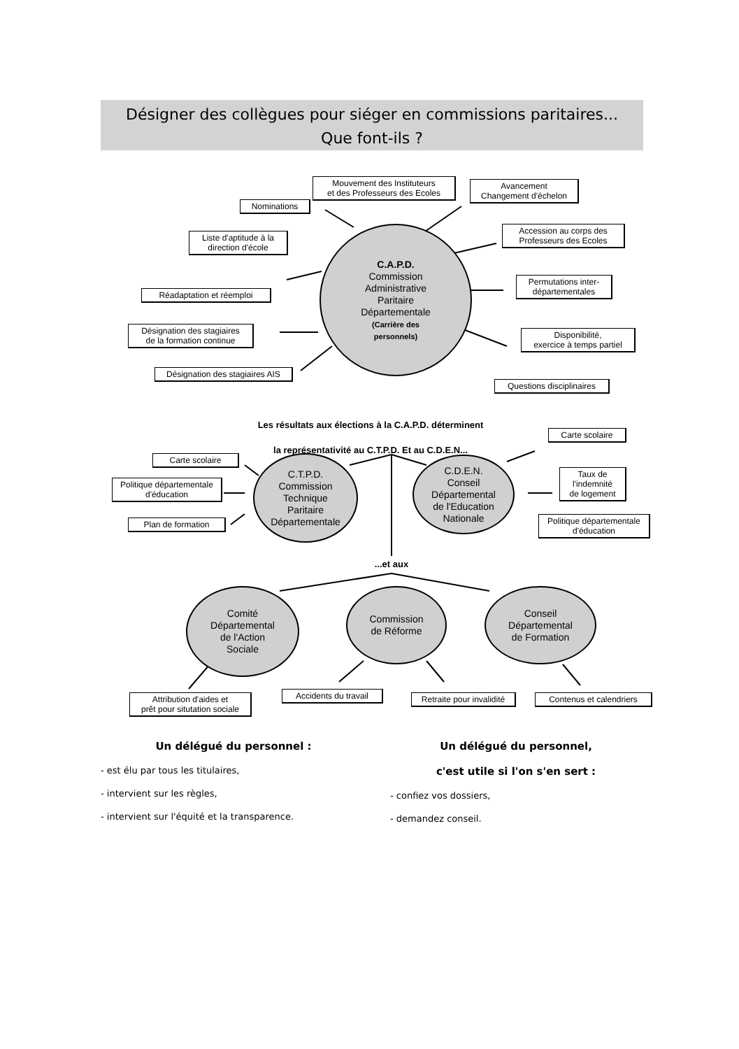Désigner des collègues pour siéger en commissions paritaires...
Que font-ils ?
Mouvement des Instituteurs
et des Professeurs des Ecoles
Avancement
Changement d'échelon
Nominations
Accession au corps des
Professeurs des Ecoles
Liste d'aptitude à la
direction d'école
Permutations inter-
départementales
Réadaptation et réemploi
Désignation des stagiaires
de la formation continue
Disponibilité,
exercice à temps partiel
Désignation des stagiaires AIS
Questions disciplinaires
C.A.P.D.
Commission
Administrative
Paritaire
Départementale
(Carrière des
personnels)
Les résultats aux élections à la C.A.P.D. déterminent
la représentativité au C.T.P.D. Et au C.D.E.N...
Carte scolaire
Carte scolaire
Politique départementale
d'éducation
Taux de
l'indemnité
de logement
Plan de formation
Politique départementale
d'éducation
C.T.P.D.
Commission
Technique
Paritaire
Départementale
C.D.E.N.
Conseil
Départemental
de l'Education
Nationale
...et aux
Comité
Départemental
de l'Action
Sociale
Commission
de Réforme
Conseil
Départemental
de Formation
Attribution d'aides et
prêt pour situtation sociale
Accidents du travail
Retraite pour invalidité
Contenus et calendriers
Un délégué du personnel :
- est élu par tous les titulaires,
- intervient sur les règles,
- intervient sur l'équité et la transparence.
Un délégué du personnel,
c'est utile si l'on s'en sert :
- confiez vos dossiers,
- demandez conseil.